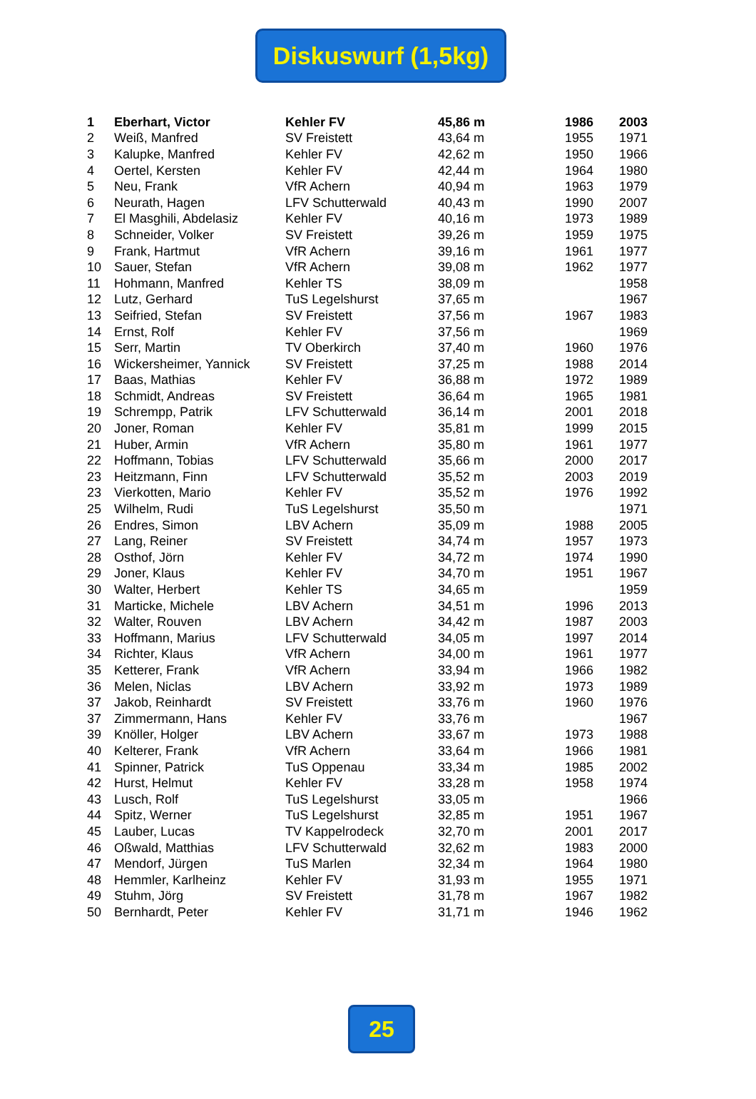Diskuswurf (1,5kg)
| 1 | Eberhart, Victor | Kehler FV | 45,86 m | 1986 | 2003 |
| 2 | Weiß, Manfred | SV Freistett | 43,64 m | 1955 | 1971 |
| 3 | Kalupke, Manfred | Kehler FV | 42,62 m | 1950 | 1966 |
| 4 | Oertel, Kersten | Kehler FV | 42,44 m | 1964 | 1980 |
| 5 | Neu, Frank | VfR Achern | 40,94 m | 1963 | 1979 |
| 6 | Neurath, Hagen | LFV Schutterwald | 40,43 m | 1990 | 2007 |
| 7 | El Masghili, Abdelasiz | Kehler FV | 40,16 m | 1973 | 1989 |
| 8 | Schneider, Volker | SV Freistett | 39,26 m | 1959 | 1975 |
| 9 | Frank, Hartmut | VfR Achern | 39,16 m | 1961 | 1977 |
| 10 | Sauer, Stefan | VfR Achern | 39,08 m | 1962 | 1977 |
| 11 | Hohmann, Manfred | Kehler TS | 38,09 m | | 1958 |
| 12 | Lutz, Gerhard | TuS Legelshurst | 37,65 m | | 1967 |
| 13 | Seifried, Stefan | SV Freistett | 37,56 m | 1967 | 1983 |
| 14 | Ernst, Rolf | Kehler FV | 37,56 m | | 1969 |
| 15 | Serr, Martin | TV Oberkirch | 37,40 m | 1960 | 1976 |
| 16 | Wickersheimer, Yannick | SV Freistett | 37,25 m | 1988 | 2014 |
| 17 | Baas, Mathias | Kehler FV | 36,88 m | 1972 | 1989 |
| 18 | Schmidt, Andreas | SV Freistett | 36,64 m | 1965 | 1981 |
| 19 | Schrempp, Patrik | LFV Schutterwald | 36,14 m | 2001 | 2018 |
| 20 | Joner, Roman | Kehler FV | 35,81 m | 1999 | 2015 |
| 21 | Huber, Armin | VfR Achern | 35,80 m | 1961 | 1977 |
| 22 | Hoffmann, Tobias | LFV Schutterwald | 35,66 m | 2000 | 2017 |
| 23 | Heitzmann, Finn | LFV Schutterwald | 35,52 m | 2003 | 2019 |
| 23 | Vierkotten, Mario | Kehler FV | 35,52 m | 1976 | 1992 |
| 25 | Wilhelm, Rudi | TuS Legelshurst | 35,50 m | | 1971 |
| 26 | Endres, Simon | LBV Achern | 35,09 m | 1988 | 2005 |
| 27 | Lang, Reiner | SV Freistett | 34,74 m | 1957 | 1973 |
| 28 | Osthof, Jörn | Kehler FV | 34,72 m | 1974 | 1990 |
| 29 | Joner, Klaus | Kehler FV | 34,70 m | 1951 | 1967 |
| 30 | Walter, Herbert | Kehler TS | 34,65 m | | 1959 |
| 31 | Marticke, Michele | LBV Achern | 34,51 m | 1996 | 2013 |
| 32 | Walter, Rouven | LBV Achern | 34,42 m | 1987 | 2003 |
| 33 | Hoffmann, Marius | LFV Schutterwald | 34,05 m | 1997 | 2014 |
| 34 | Richter, Klaus | VfR Achern | 34,00 m | 1961 | 1977 |
| 35 | Ketterer, Frank | VfR Achern | 33,94 m | 1966 | 1982 |
| 36 | Melen, Niclas | LBV Achern | 33,92 m | 1973 | 1989 |
| 37 | Jakob, Reinhardt | SV Freistett | 33,76 m | 1960 | 1976 |
| 37 | Zimmermann, Hans | Kehler FV | 33,76 m | | 1967 |
| 39 | Knöller, Holger | LBV Achern | 33,67 m | 1973 | 1988 |
| 40 | Kelterer, Frank | VfR Achern | 33,64 m | 1966 | 1981 |
| 41 | Spinner, Patrick | TuS Oppenau | 33,34 m | 1985 | 2002 |
| 42 | Hurst, Helmut | Kehler FV | 33,28 m | 1958 | 1974 |
| 43 | Lusch, Rolf | TuS Legelshurst | 33,05 m | | 1966 |
| 44 | Spitz, Werner | TuS Legelshurst | 32,85 m | 1951 | 1967 |
| 45 | Lauber, Lucas | TV Kappelrodeck | 32,70 m | 2001 | 2017 |
| 46 | Oßwald, Matthias | LFV Schutterwald | 32,62 m | 1983 | 2000 |
| 47 | Mendorf, Jürgen | TuS Marlen | 32,34 m | 1964 | 1980 |
| 48 | Hemmler, Karlheinz | Kehler FV | 31,93 m | 1955 | 1971 |
| 49 | Stuhm, Jörg | SV Freistett | 31,78 m | 1967 | 1982 |
| 50 | Bernhardt, Peter | Kehler FV | 31,71 m | 1946 | 1962 |
25